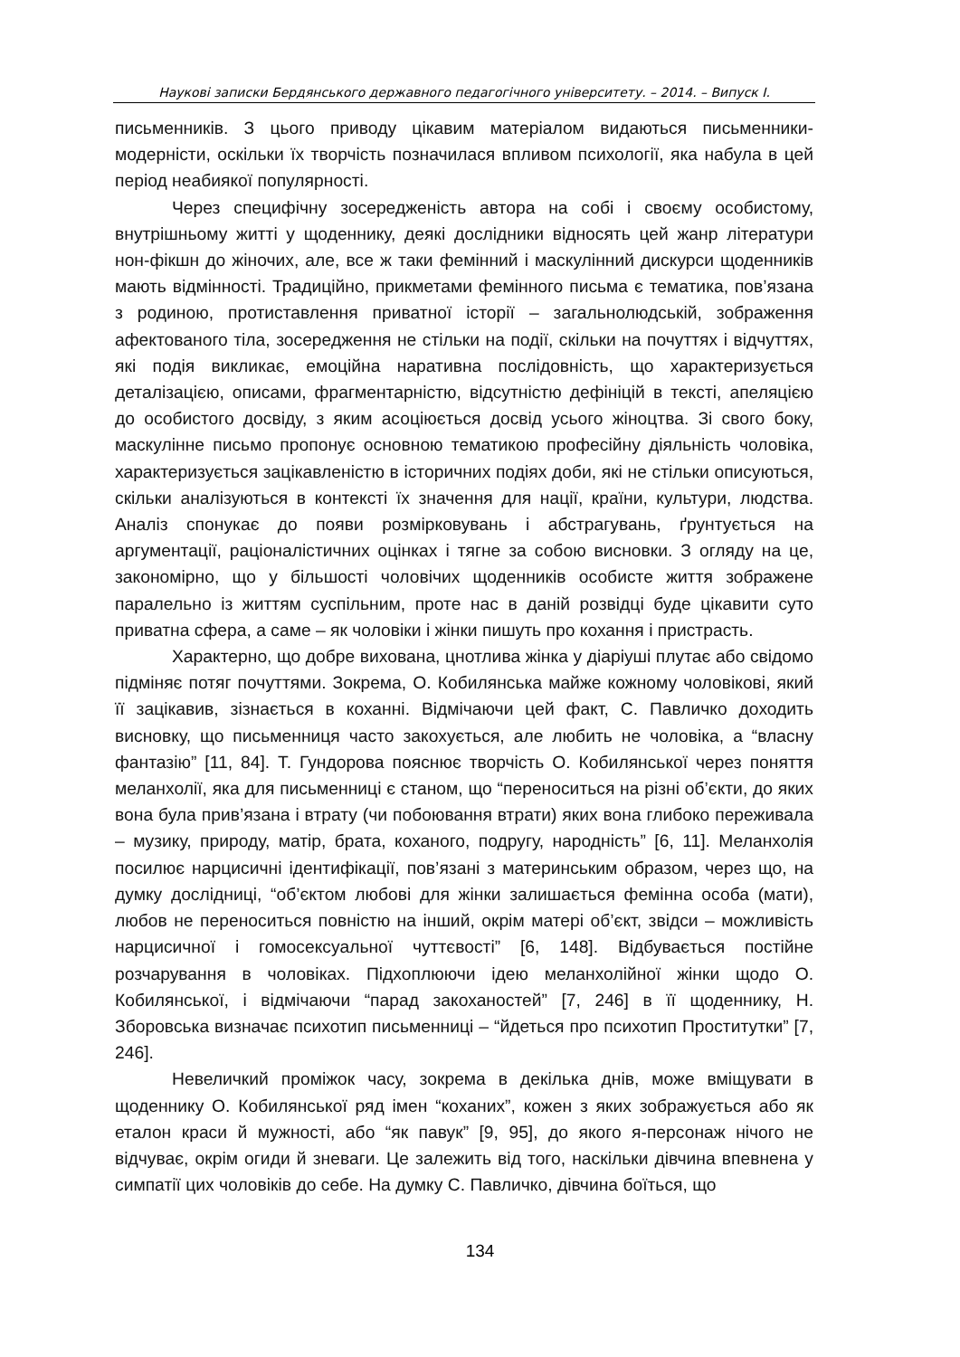Наукові записки Бердянського державного педагогічного університету. – 2014. – Випуск I.
письменників. З цього приводу цікавим матеріалом видаються письменники-модерністи, оскільки їх творчість позначилася впливом психології, яка набула в цей період неабиякої популярності.
Через специфічну зосередженість автора на собі і своєму особистому, внутрішньому житті у щоденнику, деякі дослідники відносять цей жанр літератури нон-фікшн до жіночих, але, все ж таки фемінний і маскулінний дискурси щоденників мають відмінності. Традиційно, прикметами фемінного письма є тематика, пов’язана з родиною, протиставлення приватної історії – загальнолюдській, зображення афектованого тіла, зосередження не стільки на події, скільки на почуттях і відчуттях, які подія викликає, емоційна наративна послідовність, що характеризується деталізацією, описами, фрагментарністю, відсутністю дефініцій в тексті, апеляцією до особистого досвіду, з яким асоціюється досвід усього жіноцтва. Зі свого боку, маскулінне письмо пропонує основною тематикою професійну діяльність чоловіка, характеризується зацікавленістю в історичних подіях доби, які не стільки описуються, скільки аналізуються в контексті їх значення для нації, країни, культури, людства. Аналіз спонукає до появи розмірковувань і абстрагувань, ґрунтується на аргументації, раціоналістичних оцінках і тягне за собою висновки. З огляду на це, закономірно, що у більшості чоловічих щоденників особисте життя зображене паралельно із життям суспільним, проте нас в даній розвідці буде цікавити суто приватна сфера, а саме – як чоловіки і жінки пишуть про кохання і пристрасть.
Характерно, що добре вихована, цнотлива жінка у діаріуші плутає або свідомо підміняє потяг почуттями. Зокрема, О. Кобилянська майже кожному чоловікові, який її зацікавив, зізнається в коханні. Відмічаючи цей факт, С. Павличко доходить висновку, що письменниця часто закохується, але любить не чоловіка, а “власну фантазію” [11, 84]. Т. Гундорова пояснює творчість О. Кобилянської через поняття меланхолії, яка для письменниці є станом, що “переноситься на різні об’єкти, до яких вона була прив’язана і втрату (чи побоювання втрати) яких вона глибоко переживала – музику, природу, матір, брата, коханого, подругу, народність” [6, 11]. Меланхолія посилює нарцисичні ідентифікації, пов’язані з материнським образом, через що, на думку дослідниці, “об’єктом любові для жінки залишається фемінна особа (мати), любов не переноситься повністю на інший, окрім матері об’єкт, звідси – можливість нарцисичної і гомосексуальної чуттєвості” [6, 148]. Відбувається постійне розчарування в чоловіках. Підхоплюючи ідею меланхолійної жінки щодо О. Кобилянської, і відмічаючи “парад закоханостей” [7, 246] в її щоденнику, Н. Зборовська визначає психотип письменниці – “йдеться про психотип Проститутки” [7, 246].
Невеличкий проміжок часу, зокрема в декілька днів, може вміщувати в щоденнику О. Кобилянської ряд імен “коханих”, кожен з яких зображується або як еталон краси й мужності, або “як павук” [9, 95], до якого я-персонаж нічого не відчуває, окрім огиди й зневаги. Це залежить від того, наскільки дівчина впевнена у симпатії цих чоловіків до себе. На думку С. Павличко, дівчина боїться, що
134